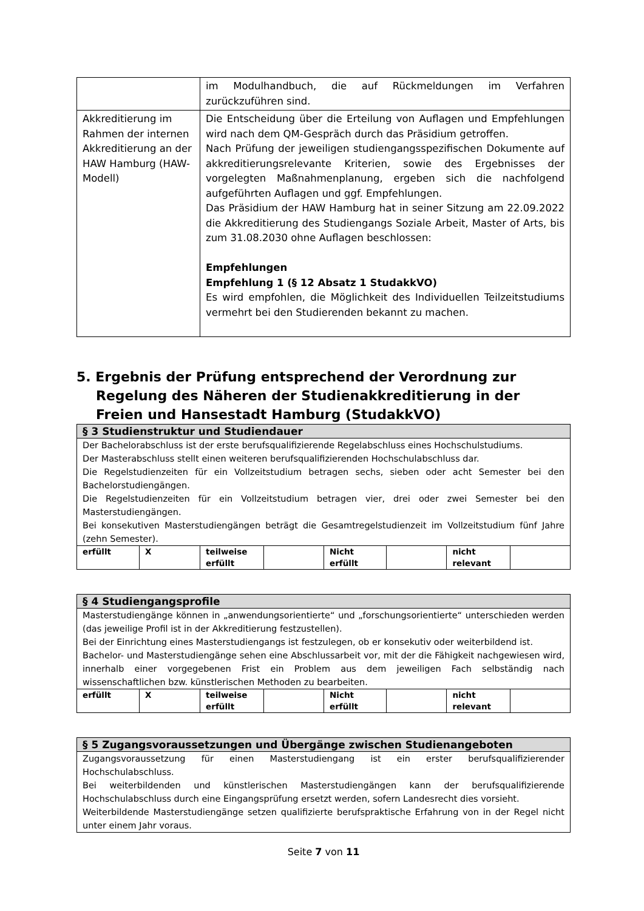| | im Modulhandbuch, die auf Rückmeldungen im Verfahren zurückzuführen sind. |
| Akkreditierung im Rahmen der internen Akkreditierung an der HAW Hamburg (HAW-Modell) | Die Entscheidung über die Erteilung von Auflagen und Empfehlungen wird nach dem QM-Gespräch durch das Präsidium getroffen. Nach Prüfung der jeweiligen studiengangsspezifischen Dokumente auf akkreditierungsrelevante Kriterien, sowie des Ergebnisses der vorgelegten Maßnahmenplanung, ergeben sich die nachfolgend aufgeführten Auflagen und ggf. Empfehlungen. Das Präsidium der HAW Hamburg hat in seiner Sitzung am 22.09.2022 die Akkreditierung des Studiengangs Soziale Arbeit, Master of Arts, bis zum 31.08.2030 ohne Auflagen beschlossen: Empfehlungen Empfehlung 1 (§ 12 Absatz 1 StudakkVO) Es wird empfohlen, die Möglichkeit des Individuellen Teilzeitstudiums vermehrt bei den Studierenden bekannt zu machen. |
5. Ergebnis der Prüfung entsprechend der Verordnung zur Regelung des Näheren der Studienakkreditierung in der Freien und Hansestadt Hamburg (StudakkVO)
| § 3 Studienstruktur und Studiendauer | | | | | | | |
| --- | --- | --- | --- | --- | --- | --- | --- |
| Der Bachelorabschluss ist der erste berufsqualifizierende Regelabschluss eines Hochschulstudiums. Der Masterabschluss stellt einen weiteren berufsqualifizierenden Hochschulabschluss dar. Die Regelstudienzeiten für ein Vollzeitstudium betragen sechs, sieben oder acht Semester bei den Bachelorstudiengängen. Die Regelstudienzeiten für ein Vollzeitstudium betragen vier, drei oder zwei Semester bei den Masterstudiengängen. Bei konsekutiven Masterstudiengängen beträgt die Gesamtregelstudienzeit im Vollzeitstudium fünf Jahre (zehn Semester). | | | | | | | |
| erfüllt | X | teilweise erfüllt | | Nicht erfüllt | | nicht relevant | |
| § 4 Studiengangsprofile | | | | | | | |
| --- | --- | --- | --- | --- | --- | --- | --- |
| Masterstudiengänge können in „anwendungsorientierte“ und „forschungsorientierte“ unterschieden werden (das jeweilige Profil ist in der Akkreditierung festzustellen). Bei der Einrichtung eines Masterstudiengangs ist festzulegen, ob er konsekutiv oder weiterbildend ist. Bachelor- und Masterstudiengänge sehen eine Abschlussarbeit vor, mit der die Fähigkeit nachgewiesen wird, innerhalb einer vorgegebenen Frist ein Problem aus dem jeweiligen Fach selbständig nach wissenschaftlichen bzw. künstlerischen Methoden zu bearbeiten. | | | | | | | |
| erfüllt | X | teilweise erfüllt | | Nicht erfüllt | | nicht relevant | |
| § 5 Zugangsvoraussetzungen und Übergänge zwischen Studienangeboten |
| --- |
| Zugangsvoraussetzung für einen Masterstudiengang ist ein erster berufsqualifizierender Hochschulabschluss. Bei weiterbildenden und künstlerischen Masterstudiengängen kann der berufsqualifizierende Hochschulabschluss durch eine Eingangsprüfung ersetzt werden, sofern Landesrecht dies vorsieht. Weiterbildende Masterstudiengänge setzen qualifizierte berufspraktische Erfahrung von in der Regel nicht unter einem Jahr voraus. |
Seite 7 von 11